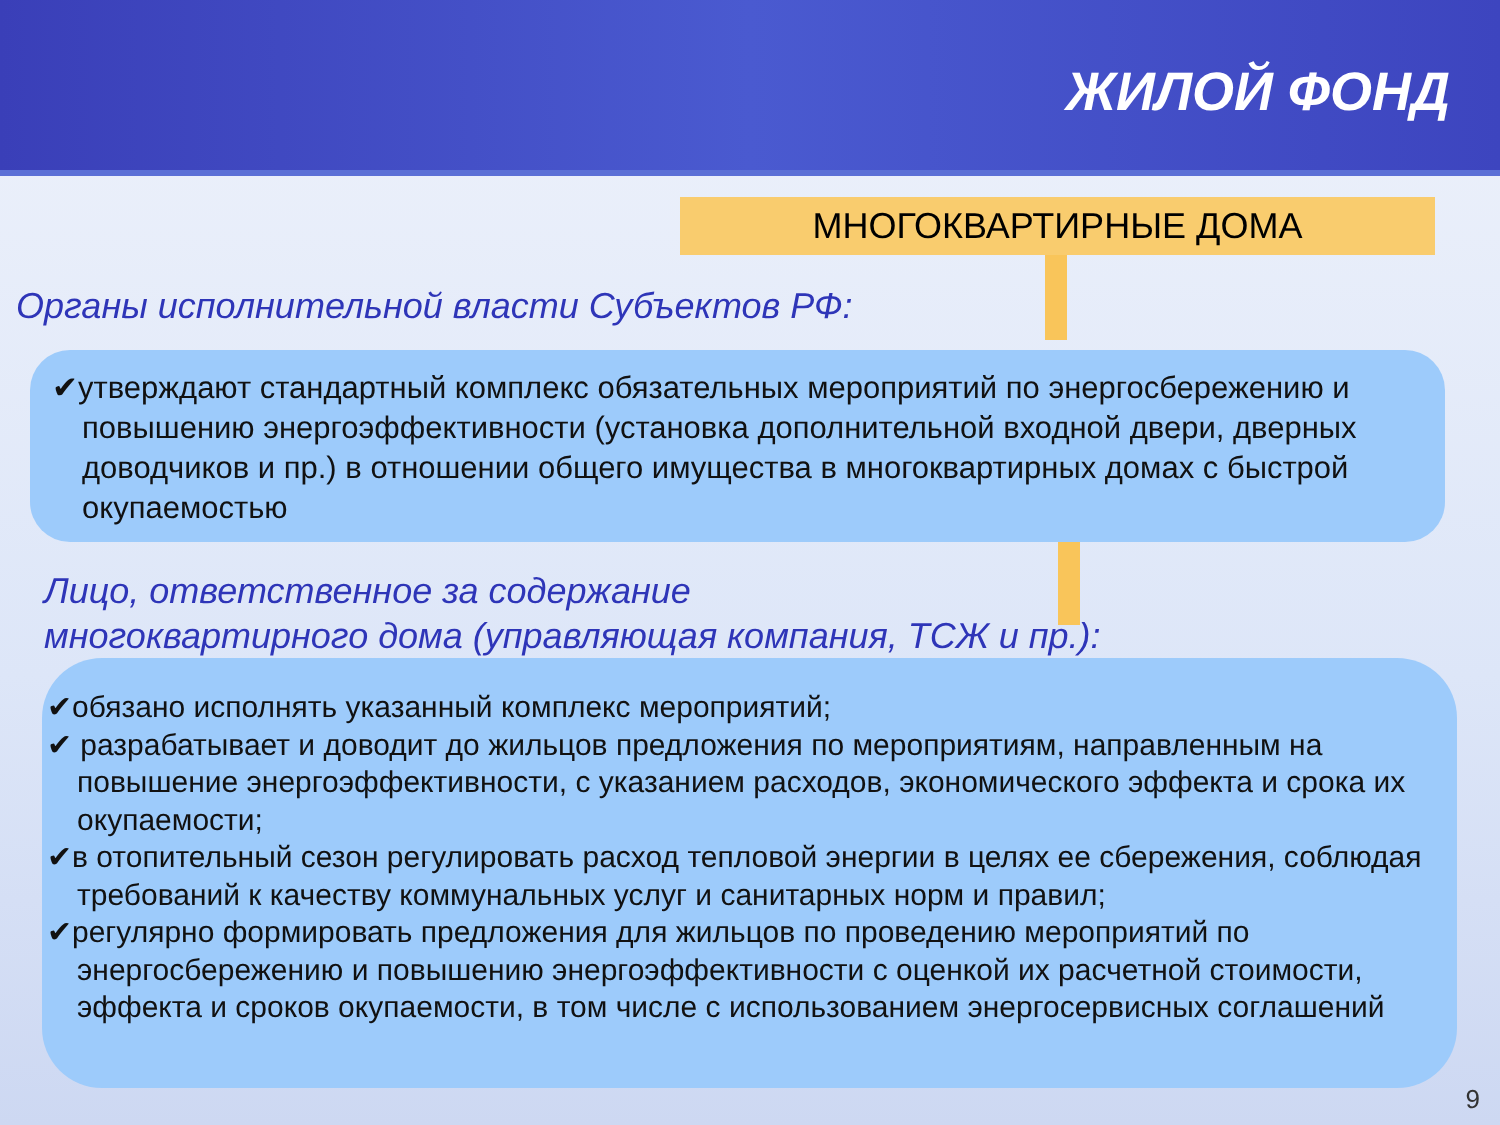ЖИЛОЙ ФОНД
МНОГОКВАРТИРНЫЕ ДОМА
Органы исполнительной власти Субъектов РФ:
✔утверждают стандартный комплекс обязательных мероприятий по энергосбережению и повышению энергоэффективности (установка дополнительной входной двери, дверных доводчиков и пр.) в отношении общего имущества в многоквартирных домах с быстрой окупаемостью
Лицо, ответственное за содержание
многоквартирного дома (управляющая компания, ТСЖ и пр.):
✔обязано исполнять указанный комплекс мероприятий;
✔ разрабатывает и доводит до жильцов предложения по мероприятиям, направленным на повышение энергоэффективности, с указанием расходов, экономического эффекта и срока их окупаемости;
✔в отопительный сезон регулировать расход тепловой энергии в целях ее сбережения, соблюдая требований к качеству коммунальных услуг и санитарных норм и правил;
✔регулярно формировать предложения для жильцов по проведению мероприятий по энергосбережению и повышению энергоэффективности с оценкой их расчетной стоимости, эффекта и сроков окупаемости, в том числе с использованием энергосервисных соглашений
9